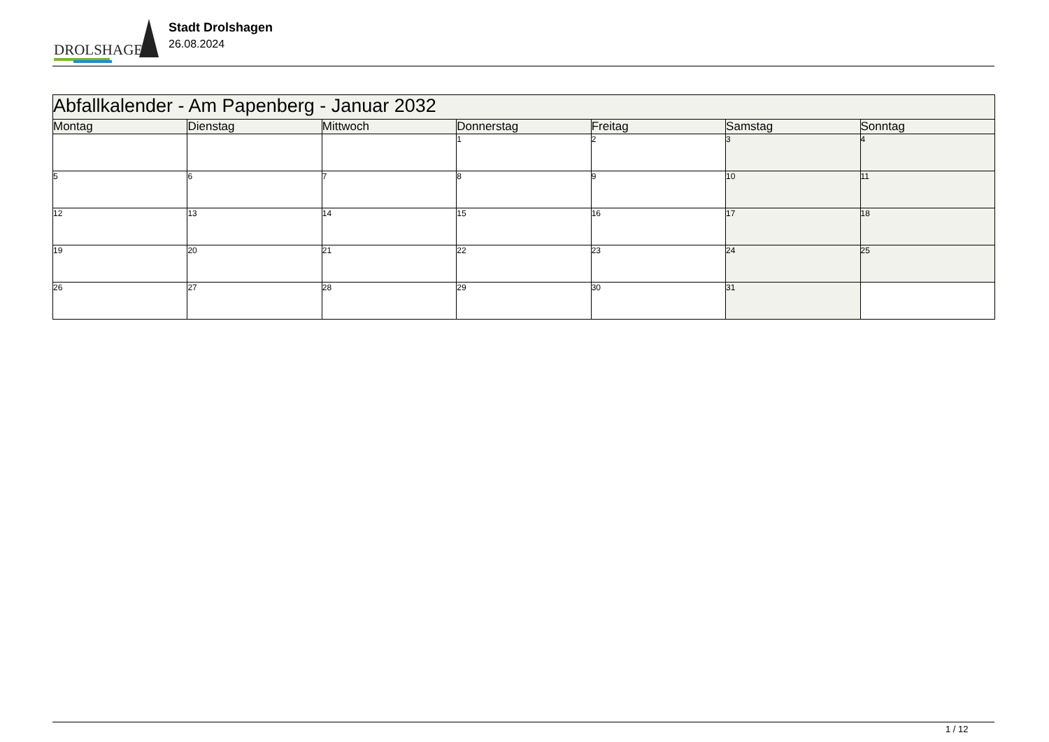DROLSHAGEN
Stadt Drolshagen
26.08.2024
| Abfallkalender - Am Papenberg - Januar 2032 | | | | | | |
| Montag | Dienstag | Mittwoch | Donnerstag | Freitag | Samstag | Sonntag |
| | | | 1 | 2 | 3 | 4 |
| 5 | 6 | 7 | 8 | 9 | 10 | 11 |
| 12 | 13 | 14 | 15 | 16 | 17 | 18 |
| 19 | 20 | 21 | 22 | 23 | 24 | 25 |
| 26 | 27 | 28 | 29 | 30 | 31 | |
1 / 12